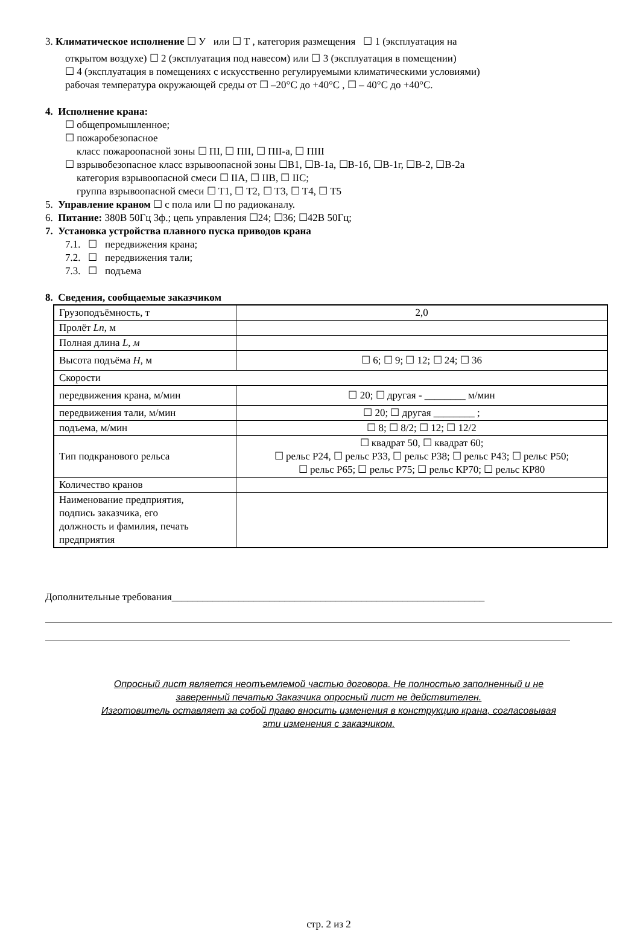3. Климатическое исполнение ☐ У или ☐ Т , категория размещения ☐ 1 (эксплуатация на
открытом воздухе) ☐ 2 (эксплуатация под навесом) или ☐ 3 (эксплуатация в помещении)
☐ 4 (эксплуатация в помещениях с искусственно регулируемыми климатическими условиями)
рабочая температура окружающей среды от ☐ –20°C до +40°C , ☐ – 40°C до +40°C.
4. Исполнение крана:
☐ общепромышленное;
☐ пожаробезопасное
класс пожароопасной зоны ☐ ПI, ☐ ПII, ☐ ПII-а, ☐ ПIII
☐ взрывобезопасное класс взрывоопасной зоны ☐B1, ☐B-1а, ☐B-1б, ☐B-1г, ☐B-2, ☐B-2a
категория взрывоопасной смеси ☐ IIA, ☐ IIB, ☐ IIC;
группа взрывоопасной смеси ☐ T1, ☐ T2, ☐ T3, ☐ T4, ☐ T5
5. Управление краном ☐ с пола или ☐ по радиоканалу.
6. Питание: 380В 50Гц 3ф.; цепь управления ☐24; ☐36; ☐42В 50Гц;
7. Установка устройства плавного пуска приводов крана
7.1. ☐ передвижения крана;
7.2. ☐ передвижения тали;
7.3. ☐ подъема
8. Сведения, сообщаемые заказчиком
| Грузоподъёмность, т | 2,0 |
| Пролёт Ln , м | |
| Полная длина L, м | |
| Высота подъёма H , м | ☐ 6; ☐ 9; ☐ 12; ☐ 24; ☐ 36 |
| Скорости | |
| передвижения крана, м/мин | ☐ 20; ☐ другая - ________ м/мин |
| передвижения тали, м/мин | ☐ 20; ☐ другая ________ ; |
| подъема, м/мин | ☐ 8; ☐ 8/2; ☐ 12; ☐ 12/2 |
| Тип подкранового рельса | ☐ квадрат 50, ☐ квадрат 60; ☐ рельс Р24, ☐ рельс Р33, ☐ рельс Р38; ☐ рельс Р43; ☐ рельс Р50; ☐ рельс Р65; ☐ рельс Р75; ☐ рельс КР70; ☐ рельс КР80 |
| Количество кранов | |
| Наименование предприятия, подпись заказчика, его должность и фамилия, печать предприятия | |
Дополнительные требования_____________________________________________________________
Опросный лист является неотъемлемой частью договора. Не полностью заполненный и не
заверенный печатью Заказчика опросный лист не действителен.
Изготовитель оставляет за собой право вносить изменения в конструкцию крана, согласовывая
эти изменения с заказчиком.
стр. 2 из 2